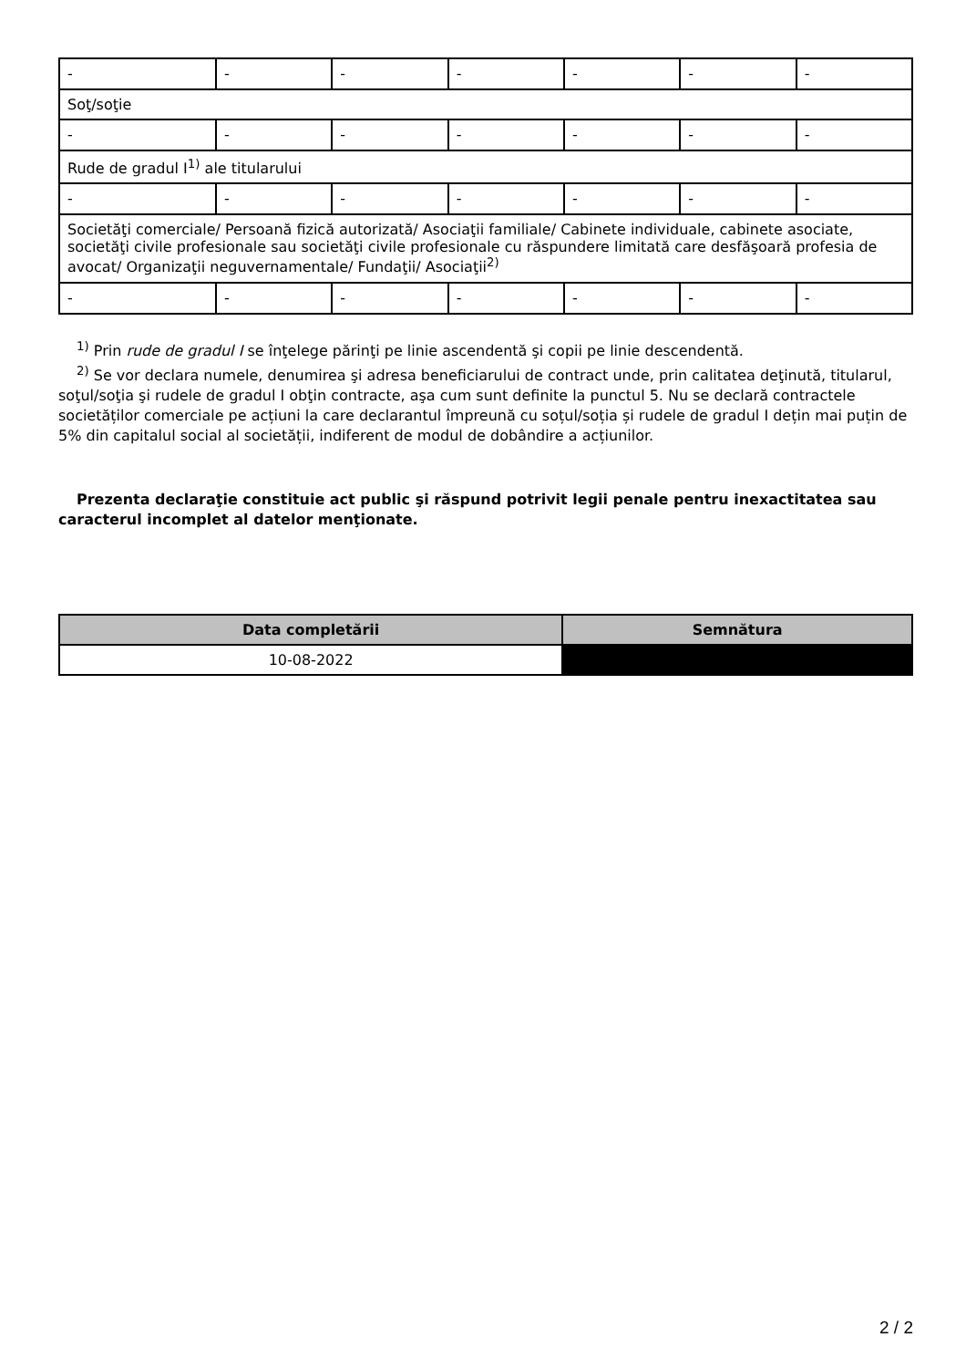| - | - | - | - | - | - | - |
| Soţ/soţie | | | | | | |
| - | - | - | - | - | - | - |
| Rude de gradul I<sup>1)</sup> ale titularului | | | | | | |
| - | - | - | - | - | - | - |
| Societăţi comerciale/ Persoană fizică autorizată/ Asociaţii familiale/ Cabinete individuale, cabinete asociate, societăţi civile profesionale sau societăţi civile profesionale cu răspundere limitată care desfăşoară profesia de avocat/ Organizaţii neguvernamentale/ Fundaţii/ Asociaţii<sup>2)</sup> | | | | | | |
| - | - | - | - | - | - | - |
<sup>1)</sup> Prin rude de gradul I se înţelege părinţi pe linie ascendentă şi copii pe linie descendentă.
<sup>2)</sup> Se vor declara numele, denumirea şi adresa beneficiarului de contract unde, prin calitatea deţinută, titularul, soţul/soţia şi rudele de gradul I obţin contracte, aşa cum sunt definite la punctul 5. Nu se declară contractele societăților comerciale pe acțiuni la care declarantul împreună cu soțul/soția și rudele de gradul I dețin mai puțin de 5% din capitalul social al societății, indiferent de modul de dobândire a acțiunilor.
Prezenta declaraţie constituie act public şi răspund potrivit legii penale pentru inexactitatea sau caracterul incomplet al datelor menţionate.
| Data completării | Semnătura |
| --- | --- |
| 10-08-2022 | |
2 / 2